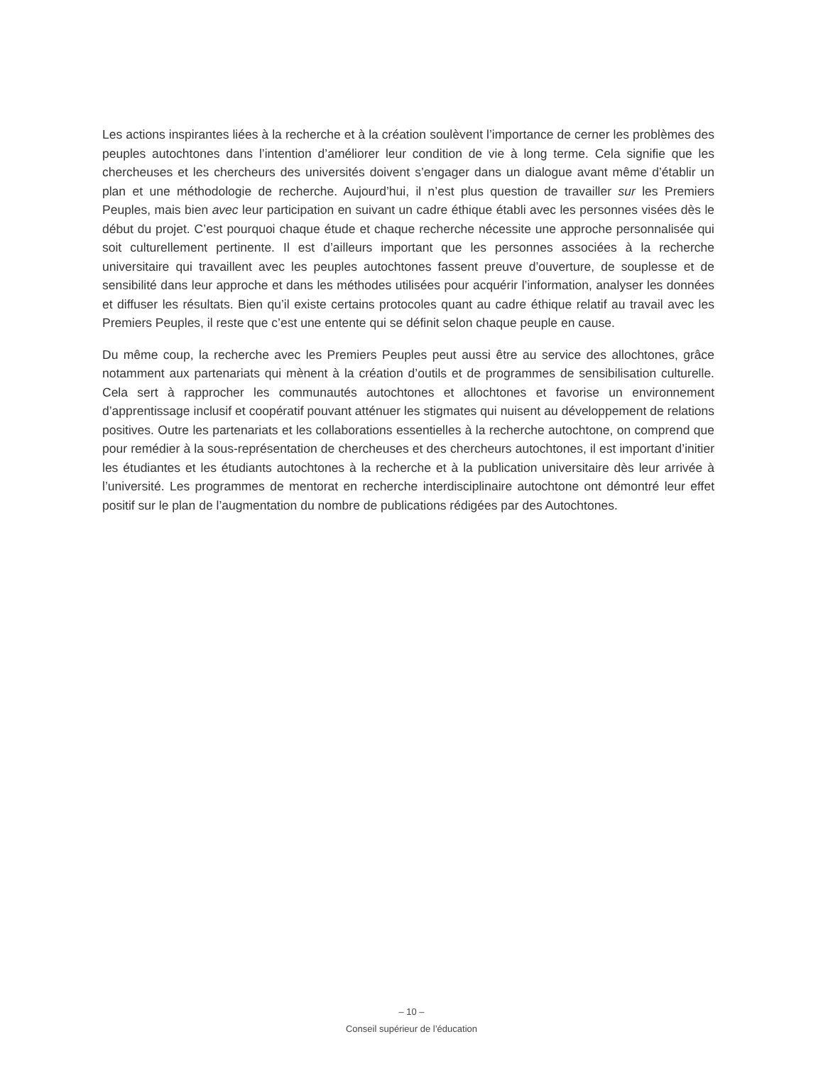Les actions inspirantes liées à la recherche et à la création soulèvent l’importance de cerner les problèmes des peuples autochtones dans l’intention d’améliorer leur condition de vie à long terme. Cela signifie que les chercheuses et les chercheurs des universités doivent s’engager dans un dialogue avant même d’établir un plan et une méthodologie de recherche. Aujourd’hui, il n’est plus question de travailler sur les Premiers Peuples, mais bien avec leur participation en suivant un cadre éthique établi avec les personnes visées dès le début du projet. C’est pourquoi chaque étude et chaque recherche nécessite une approche personnalisée qui soit culturellement pertinente. Il est d’ailleurs important que les personnes associées à la recherche universitaire qui travaillent avec les peuples autochtones fassent preuve d’ouverture, de souplesse et de sensibilité dans leur approche et dans les méthodes utilisées pour acquérir l’information, analyser les données et diffuser les résultats. Bien qu’il existe certains protocoles quant au cadre éthique relatif au travail avec les Premiers Peuples, il reste que c’est une entente qui se définit selon chaque peuple en cause.
Du même coup, la recherche avec les Premiers Peuples peut aussi être au service des allochtones, grâce notamment aux partenariats qui mènent à la création d’outils et de programmes de sensibilisation culturelle. Cela sert à rapprocher les communautés autochtones et allochtones et favorise un environnement d’apprentissage inclusif et coopératif pouvant atténuer les stigmates qui nuisent au développement de relations positives. Outre les partenariats et les collaborations essentielles à la recherche autochtone, on comprend que pour remédier à la sous-représentation de chercheuses et des chercheurs autochtones, il est important d’initier les étudiantes et les étudiants autochtones à la recherche et à la publication universitaire dès leur arrivée à l’université. Les programmes de mentorat en recherche interdisciplinaire autochtone ont démontré leur effet positif sur le plan de l’augmentation du nombre de publications rédigées par des Autochtones.
– 10 –
Conseil supérieur de l’éducation